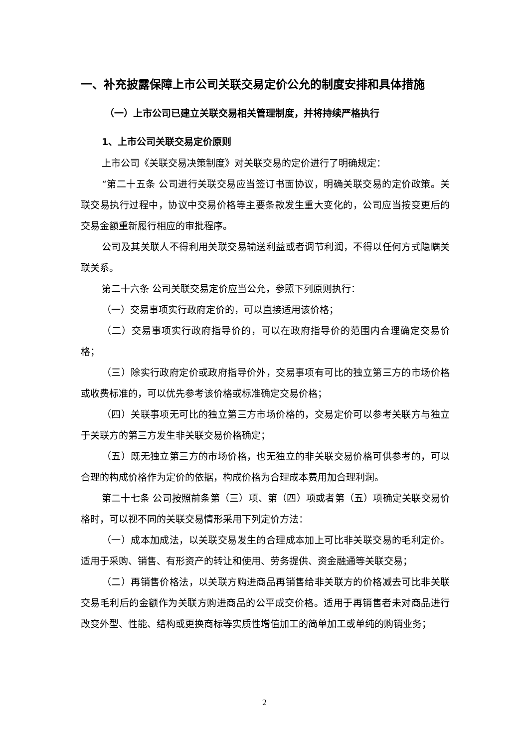一、补充披露保障上市公司关联交易定价公允的制度安排和具体措施
（一）上市公司已建立关联交易相关管理制度，并将持续严格执行
1、上市公司关联交易定价原则
上市公司《关联交易决策制度》对关联交易的定价进行了明确规定：
“第二十五条 公司进行关联交易应当签订书面协议，明确关联交易的定价政策。关联交易执行过程中，协议中交易价格等主要条款发生重大变化的，公司应当按变更后的交易金额重新履行相应的审批程序。
公司及其关联人不得利用关联交易输送利益或者调节利润，不得以任何方式隐瞒关联关系。
第二十六条 公司关联交易定价应当公允，参照下列原则执行：
（一）交易事项实行政府定价的，可以直接适用该价格；
（二）交易事项实行政府指导价的，可以在政府指导价的范围内合理确定交易价格；
（三）除实行政府定价或政府指导价外，交易事项有可比的独立第三方的市场价格或收费标准的，可以优先参考该价格或标准确定交易价格；
（四）关联事项无可比的独立第三方市场价格的，交易定价可以参考关联方与独立于关联方的第三方发生非关联交易价格确定；
（五）既无独立第三方的市场价格，也无独立的非关联交易价格可供参考的，可以合理的构成价格作为定价的依据，构成价格为合理成本费用加合理利润。
第二十七条 公司按照前条第（三）项、第（四）项或者第（五）项确定关联交易价格时，可以视不同的关联交易情形采用下列定价方法：
（一）成本加成法，以关联交易发生的合理成本加上可比非关联交易的毛利定价。适用于采购、销售、有形资产的转让和使用、劳务提供、资金融通等关联交易；
（二）再销售价格法，以关联方购进商品再销售给非关联方的价格减去可比非关联交易毛利后的金额作为关联方购进商品的公平成交价格。适用于再销售者未对商品进行改变外型、性能、结构或更换商标等实质性增值加工的简单加工或单纯的购销业务；
2